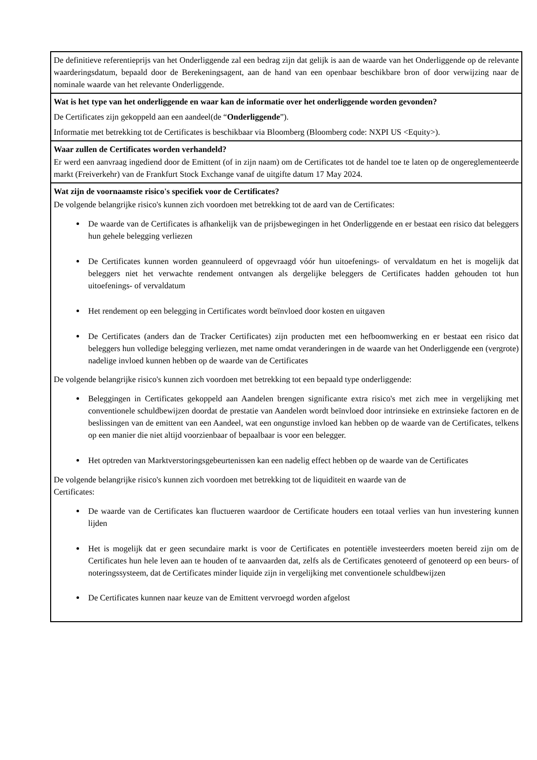De definitieve referentieprijs van het Onderliggende zal een bedrag zijn dat gelijk is aan de waarde van het Onderliggende op de relevante waarderingsdatum, bepaald door de Berekeningsagent, aan de hand van een openbaar beschikbare bron of door verwijzing naar de nominale waarde van het relevante Onderliggende.
Wat is het type van het onderliggende en waar kan de informatie over het onderliggende worden gevonden?
De Certificates zijn gekoppeld aan een aandeel(de “Onderliggende”).
Informatie met betrekking tot de Certificates is beschikbaar via Bloomberg (Bloomberg code: NXPI US <Equity>).
Waar zullen de Certificates worden verhandeld?
Er werd een aanvraag ingediend door de Emittent (of in zijn naam) om de Certificates tot de handel toe te laten op de ongereglementeerde markt (Freiverkehr) van de Frankfurt Stock Exchange vanaf de uitgifte datum 17 May 2024.
Wat zijn de voornaamste risico's specifiek voor de Certificates?
De volgende belangrijke risico's kunnen zich voordoen met betrekking tot de aard van de Certificates:
De waarde van de Certificates is afhankelijk van de prijsbewegingen in het Onderliggende en er bestaat een risico dat beleggers hun gehele belegging verliezen
De Certificates kunnen worden geannuleerd of opgevraagd vóór hun uitoefenings- of vervaldatum en het is mogelijk dat beleggers niet het verwachte rendement ontvangen als dergelijke beleggers de Certificates hadden gehouden tot hun uitoefenings- of vervaldatum
Het rendement op een belegging in Certificates wordt beïnvloed door kosten en uitgaven
De Certificates (anders dan de Tracker Certificates) zijn producten met een hefboomwerking en er bestaat een risico dat beleggers hun volledige belegging verliezen, met name omdat veranderingen in de waarde van het Onderliggende een (vergrote) nadelige invloed kunnen hebben op de waarde van de Certificates
De volgende belangrijke risico's kunnen zich voordoen met betrekking tot een bepaald type onderliggende:
Beleggingen in Certificates gekoppeld aan Aandelen brengen significante extra risico's met zich mee in vergelijking met conventionele schuldbewijzen doordat de prestatie van Aandelen wordt beïnvloed door intrinsieke en extrinsieke factoren en de beslissingen van de emittent van een Aandeel, wat een ongunstige invloed kan hebben op de waarde van de Certificates, telkens op een manier die niet altijd voorzienbaar of bepaalbaar is voor een belegger.
Het optreden van Marktverstoringsgebeurtenissen kan een nadelig effect hebben op de waarde van de Certificates
De volgende belangrijke risico's kunnen zich voordoen met betrekking tot de liquiditeit en waarde van de
Certificates:
De waarde van de Certificates kan fluctueren waardoor de Certificate houders een totaal verlies van hun investering kunnen lijden
Het is mogelijk dat er geen secundaire markt is voor de Certificates en potentiële investeerders moeten bereid zijn om de Certificates hun hele leven aan te houden of te aanvaarden dat, zelfs als de Certificates genoteerd of genoteerd op een beurs- of noteringssysteem, dat de Certificates minder liquide zijn in vergelijking met conventionele schuldbewijzen
De Certificates kunnen naar keuze van de Emittent vervroegd worden afgelost